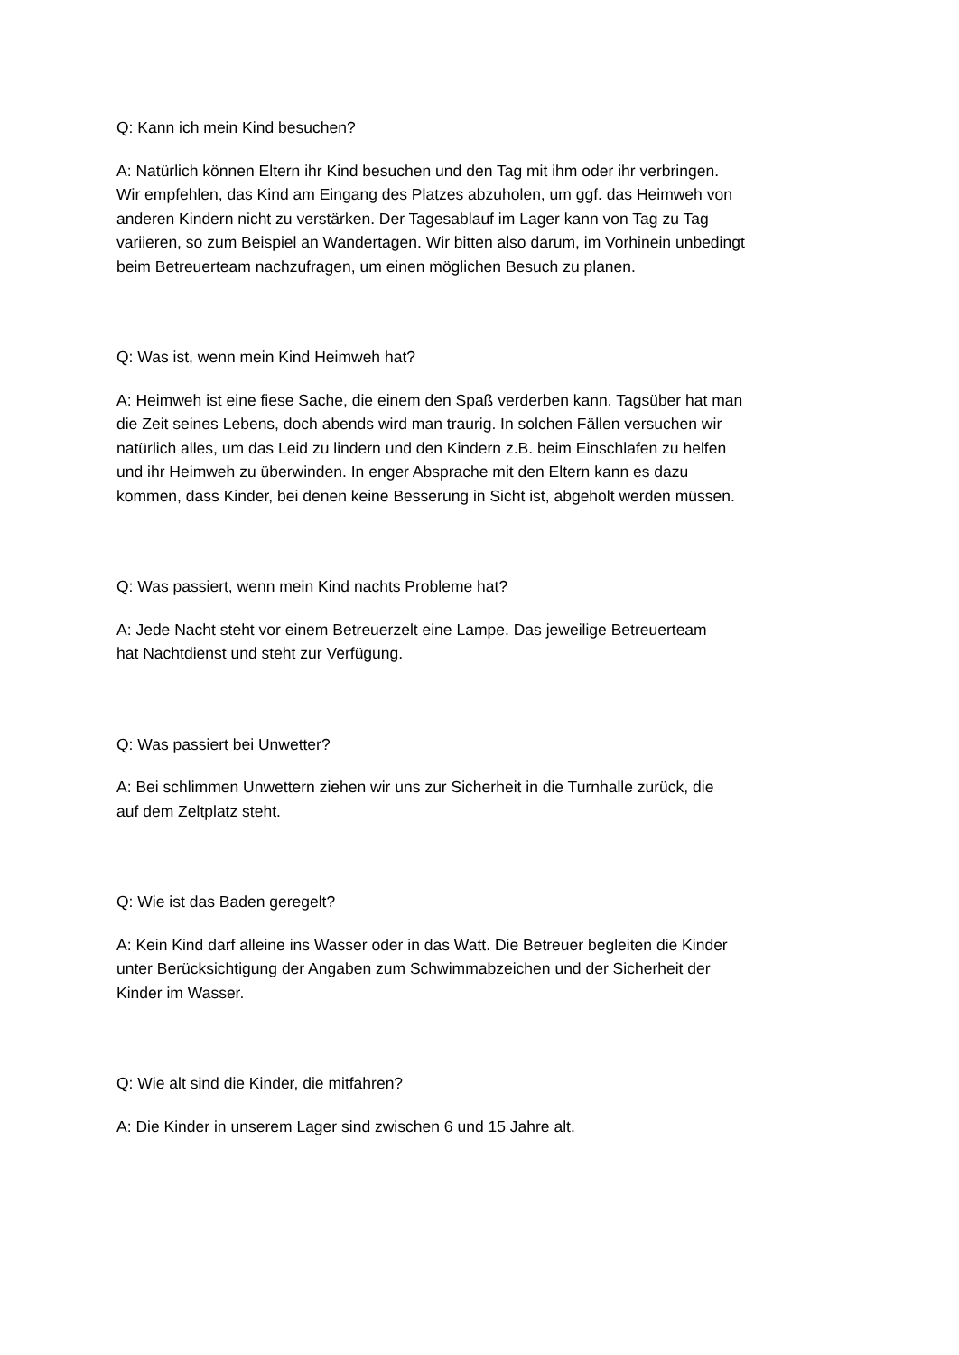Q: Kann ich mein Kind besuchen?
A: Natürlich können Eltern ihr Kind besuchen und den Tag mit ihm oder ihr verbringen.
Wir empfehlen, das Kind am Eingang des Platzes abzuholen, um ggf. das Heimweh von
anderen Kindern nicht zu verstärken. Der Tagesablauf im Lager kann von Tag zu Tag
variieren, so zum Beispiel an Wandertagen. Wir bitten also darum, im Vorhinein unbedingt
beim Betreuerteam nachzufragen, um einen möglichen Besuch zu planen.
Q: Was ist, wenn mein Kind Heimweh hat?
A: Heimweh ist eine fiese Sache, die einem den Spaß verderben kann. Tagsüber hat man
die Zeit seines Lebens, doch abends wird man traurig. In solchen Fällen versuchen wir
natürlich alles, um das Leid zu lindern und den Kindern z.B. beim Einschlafen zu helfen
und ihr Heimweh zu überwinden. In enger Absprache mit den Eltern kann es dazu
kommen, dass Kinder, bei denen keine Besserung in Sicht ist, abgeholt werden müssen.
Q: Was passiert, wenn mein Kind nachts Probleme hat?
A: Jede Nacht steht vor einem Betreuerzelt eine Lampe. Das jeweilige Betreuerteam
hat Nachtdienst und steht zur Verfügung.
Q: Was passiert bei Unwetter?
A: Bei schlimmen Unwettern ziehen wir uns zur Sicherheit in die Turnhalle zurück, die
auf dem Zeltplatz steht.
Q: Wie ist das Baden geregelt?
A: Kein Kind darf alleine ins Wasser oder in das Watt. Die Betreuer begleiten die Kinder
unter Berücksichtigung der Angaben zum Schwimmabzeichen und der Sicherheit der
Kinder im Wasser.
Q: Wie alt sind die Kinder, die mitfahren?
A: Die Kinder in unserem Lager sind zwischen 6 und 15 Jahre alt.